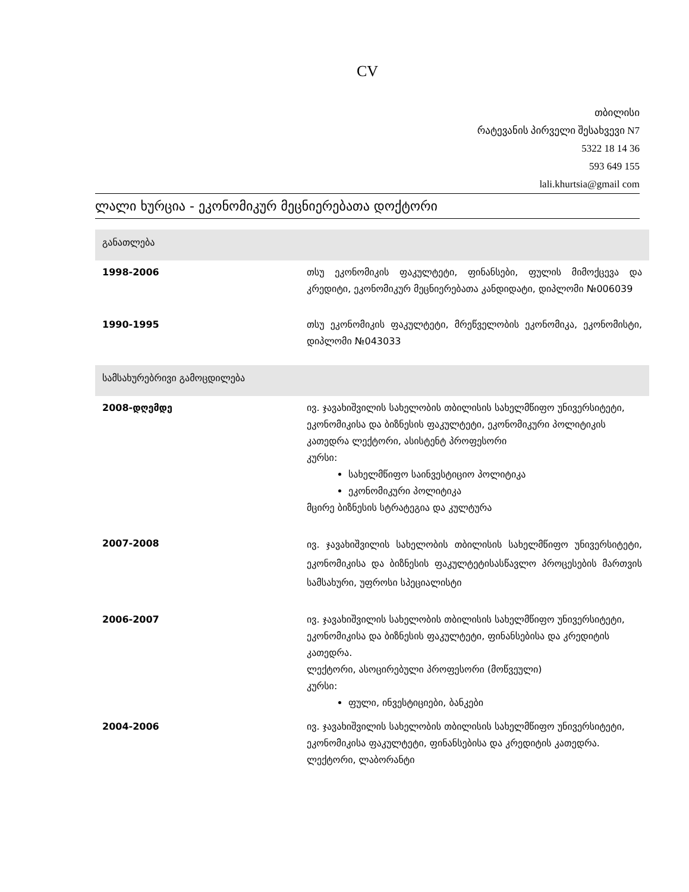CV
თბილისი
რატევანის პირველი შესახვევი N7
5322 18 14 36
593 649 155
lali.khurtsia@gmail com
ლალი ხურცია - ეკონომიკურ მეცნიერებათა დოქტორი
| განათლება | |
| 1998-2006 | თსუ ეკონომიკის ფაკულტეტი, ფინანსები, ფულის მიმოქცევა და კრედიტი, ეკონომიკურ მეცნიერებათა კანდიდატი, დიპლომი №006039 |
| 1990-1995 | თსუ ეკონომიკის ფაკულტეტი, მრეწველობის ეკონომიკა, ეკონომისტი, დიპლომი №043033 |
| სამსახურებრივი გამოცდილება | |
| 2008-დღემდე | ივ. ჯავახიშვილის სახელობის თბილისის სახელმწიფო უნივერსიტეტი, ეკონომიკისა და ბიზნესის ფაკულტეტი, ეკონომიკური პოლიტიკის კათედრა ლექტორი, ასისტენტ პროფესორი კურსი: სახელმწიფო საინვესტიციო პოლიტიკა ეკონომიკური პოლიტიკა მცირე ბიზნესის სტრატეგია და კულტურა |
| 2007-2008 | ივ. ჯავახიშვილის სახელობის თბილისის სახელმწიფო უნივერსიტეტი, ეკონომიკისა და ბიზნესის ფაკულტეტისასწავლო პროცესების მართვის სამსახური, უფროსი სპეციალისტი |
| 2006-2007 | ივ. ჯავახიშვილის სახელობის თბილისის სახელმწიფო უნივერსიტეტი, ეკონომიკისა და ბიზნესის ფაკულტეტი, ფინანსებისა და კრედიტის კათედრა. ლექტორი, ასოცირებული პროფესორი (მოწვეული) კურსი: ფული, ინვესტიციები, ბანკები |
| 2004-2006 | ივ. ჯავახიშვილის სახელობის თბილისის სახელმწიფო უნივერსიტეტი, ეკონომიკისა ფაკულტეტი, ფინანსებისა და კრედიტის კათედრა. ლექტორი, ლაბორანტი |